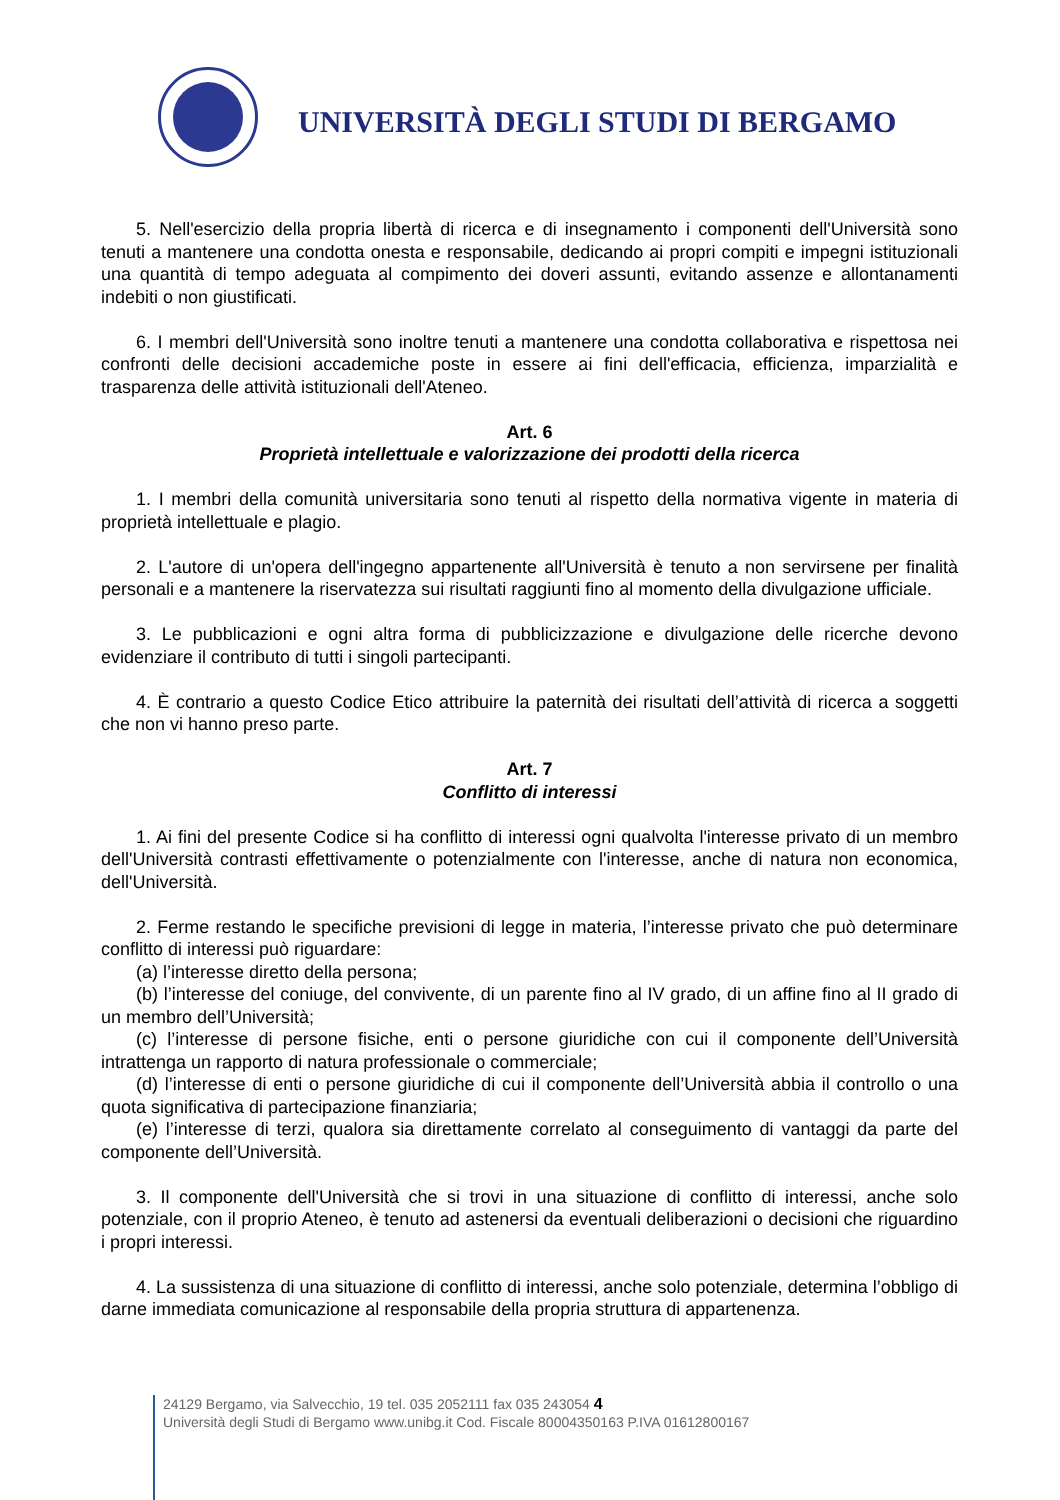UNIVERSITÀ DEGLI STUDI DI BERGAMO
5. Nell'esercizio della propria libertà di ricerca e di insegnamento i componenti dell'Università sono tenuti a mantenere una condotta onesta e responsabile, dedicando ai propri compiti e impegni istituzionali una quantità di tempo adeguata al compimento dei doveri assunti, evitando assenze e allontanamenti indebiti o non giustificati.
6. I membri dell'Università sono inoltre tenuti a mantenere una condotta collaborativa e rispettosa nei confronti delle decisioni accademiche poste in essere ai fini dell'efficacia, efficienza, imparzialità e trasparenza delle attività istituzionali dell'Ateneo.
Art. 6
Proprietà intellettuale e valorizzazione dei prodotti della ricerca
1. I membri della comunità universitaria sono tenuti al rispetto della normativa vigente in materia di proprietà intellettuale e plagio.
2. L'autore di un'opera dell'ingegno appartenente all'Università è tenuto a non servirsene per finalità personali e a mantenere la riservatezza sui risultati raggiunti fino al momento della divulgazione ufficiale.
3. Le pubblicazioni e ogni altra forma di pubblicizzazione e divulgazione delle ricerche devono evidenziare il contributo di tutti i singoli partecipanti.
4. È contrario a questo Codice Etico attribuire la paternità dei risultati dell’attività di ricerca a soggetti che non vi hanno preso parte.
Art. 7
Conflitto di interessi
1. Ai fini del presente Codice si ha conflitto di interessi ogni qualvolta l'interesse privato di un membro dell'Università contrasti effettivamente o potenzialmente con l'interesse, anche di natura non economica, dell'Università.
2. Ferme restando le specifiche previsioni di legge in materia, l’interesse privato che può determinare conflitto di interessi può riguardare:
(a) l’interesse diretto della persona;
(b) l’interesse del coniuge, del convivente, di un parente fino al IV grado, di un affine fino al II grado di un membro dell’Università;
(c) l’interesse di persone fisiche, enti o persone giuridiche con cui il componente dell’Università intrattenga un rapporto di natura professionale o commerciale;
(d) l’interesse di enti o persone giuridiche di cui il componente dell’Università abbia il controllo o una quota significativa di partecipazione finanziaria;
(e) l’interesse di terzi, qualora sia direttamente correlato al conseguimento di vantaggi da parte del componente dell’Università.
3. Il componente dell'Università che si trovi in una situazione di conflitto di interessi, anche solo potenziale, con il proprio Ateneo, è tenuto ad astenersi da eventuali deliberazioni o decisioni che riguardino i propri interessi.
4. La sussistenza di una situazione di conflitto di interessi, anche solo potenziale, determina l’obbligo di darne immediata comunicazione al responsabile della propria struttura di appartenenza.
24129 Bergamo, via Salvecchio, 19 tel. 035 2052111 fax 035 243054 4
Università degli Studi di Bergamo www.unibg.it Cod. Fiscale 80004350163 P.IVA 01612800167